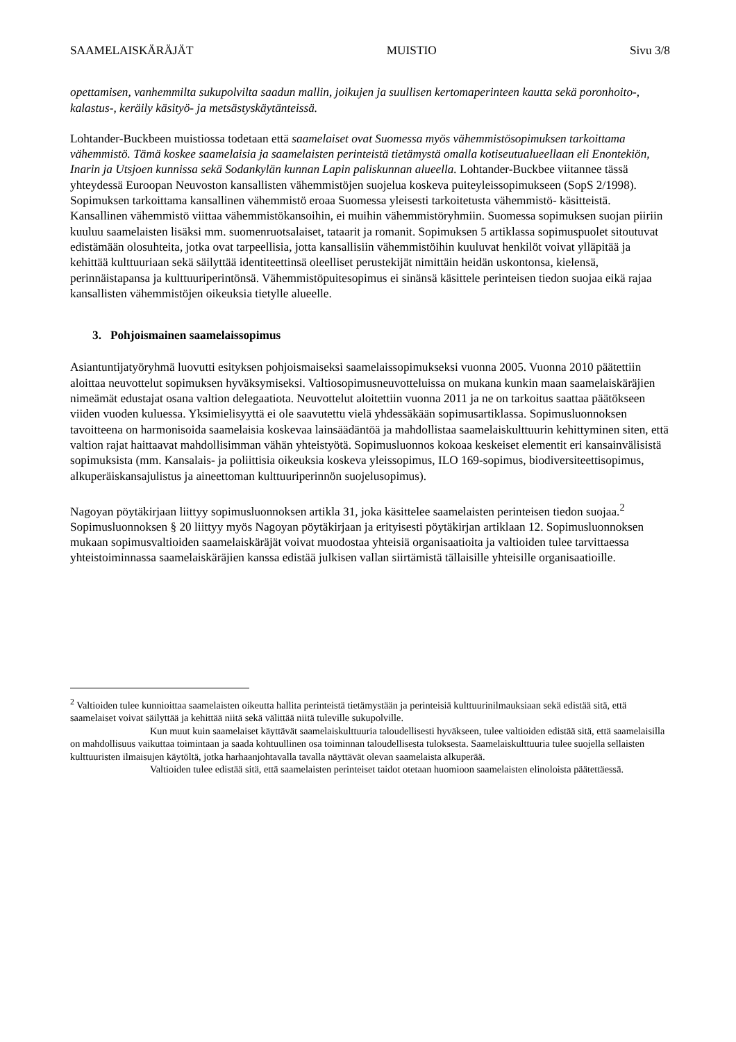SAAMELAISKÄRÄJÄT MUISTIO Sivu 3/8
opettamisen, vanhemmilta sukupolvilta saadun mallin, joikujen ja suullisen kertomaperinteen kautta sekä poronhoito-, kalastus-, keräily käsityö- ja metsästyskäytänteissä.
Lohtander-Buckbeen muistiossa todetaan että saamelaiset ovat Suomessa myös vähemmistösopimuksen tarkoittama vähemmistö. Tämä koskee saamelaisia ja saamelaisten perinteistä tietämystä omalla kotiseutualueellaan eli Enontekiön, Inarin ja Utsjoen kunnissa sekä Sodankylän kunnan Lapin paliskunnan alueella. Lohtander-Buckbee viitannee tässä yhteydessä Euroopan Neuvoston kansallisten vähemmistöjen suojelua koskeva puiteyleissopimukseen (SopS 2/1998). Sopimuksen tarkoittama kansallinen vähemmistö eroaa Suomessa yleisesti tarkoitetusta vähemmistö- käsitteistä. Kansallinen vähemmistö viittaa vähemmistökansoihin, ei muihin vähemmistöryhmiin. Suomessa sopimuksen suojan piiriin kuuluu saamelaisten lisäksi mm. suomenruotsalaiset, tataarit ja romanit. Sopimuksen 5 artiklassa sopimuspuolet sitoutuvat edistämään olosuhteita, jotka ovat tarpeellisia, jotta kansallisiin vähemmistöihin kuuluvat henkilöt voivat ylläpitää ja kehittää kulttuuriaan sekä säilyttää identiteettinsä oleelliset perustekijät nimittäin heidän uskontonsa, kielensä, perinnäistapansa ja kulttuuriperintönsä. Vähemmistöpuitesopimus ei sinänsä käsittele perinteisen tiedon suojaa eikä rajaa kansallisten vähemmistöjen oikeuksia tietylle alueelle.
3. Pohjoismainen saamelaissopimus
Asiantuntijatyöryhmä luovutti esityksen pohjoismaiseksi saamelaissopimukseksi vuonna 2005. Vuonna 2010 päätettiin aloittaa neuvottelut sopimuksen hyväksymiseksi. Valtiosopimusneuvotteluissa on mukana kunkin maan saamelaiskäräjien nimeämät edustajat osana valtion delegaatiota. Neuvottelut aloitettiin vuonna 2011 ja ne on tarkoitus saattaa päätökseen viiden vuoden kuluessa. Yksimielisyyttä ei ole saavutettu vielä yhdessäkään sopimusartiklassa. Sopimusluonnoksen tavoitteena on harmonisoida saamelaisia koskevaa lainsäädäntöä ja mahdollistaa saamelaiskulttuurin kehittyminen siten, että valtion rajat haittaavat mahdollisimman vähän yhteistyötä. Sopimusluonnos kokoaa keskeiset elementit eri kansainvälisistä sopimuksista (mm. Kansalais- ja poliittisia oikeuksia koskeva yleissopimus, ILO 169-sopimus, biodiversiteettisopimus, alkuperäiskansajulistus ja aineettoman kulttuuriperinnön suojelusopimus).
Nagoyan pöytäkirjaan liittyy sopimusluonnoksen artikla 31, joka käsittelee saamelaisten perinteisen tiedon suojaa.<sup>2</sup> Sopimusluonnoksen § 20 liittyy myös Nagoyan pöytäkirjaan ja erityisesti pöytäkirjan artiklaan 12. Sopimusluonnoksen mukaan sopimusvaltioiden saamelaiskäräjät voivat muodostaa yhteisiä organisaatioita ja valtioiden tulee tarvittaessa yhteistoiminnassa saamelaiskäräjien kanssa edistää julkisen vallan siirtämistä tällaisille yhteisille organisaatioille.
<sup>2</sup> Valtioiden tulee kunnioittaa saamelaisten oikeutta hallita perinteistä tietämystään ja perinteisiä kulttuurinilmauksiaan sekä edistää sitä, että saamelaiset voivat säilyttää ja kehittää niitä sekä välittää niitä tuleville sukupolville.
Kun muut kuin saamelaiset käyttävät saamelaiskulttuuria taloudellisesti hyväkseen, tulee valtioiden edistää sitä, että saamelaisilla on mahdollisuus vaikuttaa toimintaan ja saada kohtuullinen osa toiminnan taloudellisesta tuloksesta. Saamelaiskulttuuria tulee suojella sellaisten kulttuuristen ilmaisujen käytöltä, jotka harhaanjohtavalla tavalla näyttävät olevan saamelaista alkuperää.
Valtioiden tulee edistää sitä, että saamelaisten perinteiset taidot otetaan huomioon saamelaisten elinoloista päätettäessä.